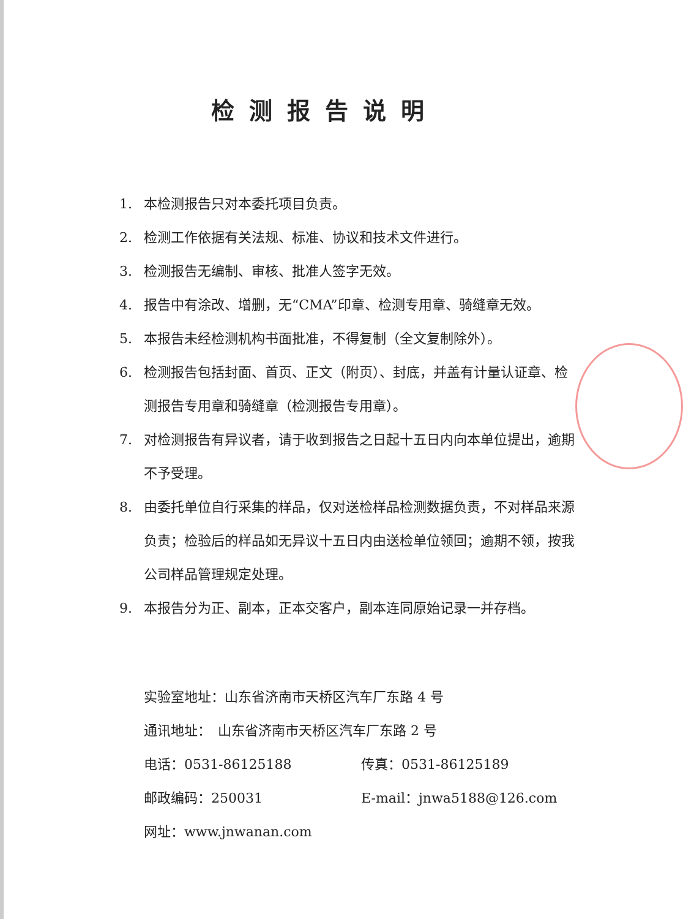检测报告说明
1. 本检测报告只对本委托项目负责。
2. 检测工作依据有关法规、标准、协议和技术文件进行。
3. 检测报告无编制、审核、批准人签字无效。
4. 报告中有涂改、增删，无“CMA”印章、检测专用章、骑缝章无效。
5. 本报告未经检测机构书面批准，不得复制（全文复制除外）。
6. 检测报告包括封面、首页、正文（附页）、封底，并盖有计量认证章、检测报告专用章和骑缝章（检测报告专用章）。
7. 对检测报告有异议者，请于收到报告之日起十五日内向本单位提出，逾期不予受理。
8. 由委托单位自行采集的样品，仅对送检样品检测数据负责，不对样品来源负责；检验后的样品如无异议十五日内由送检单位领回；逾期不领，按我公司样品管理规定处理。
9. 本报告分为正、副本，正本交客户，副本连同原始记录一并存档。
实验室地址：山东省济南市天桥区汽车厂东路 4 号
通讯地址：　山东省济南市天桥区汽车厂东路 2 号
电话：0531-86125188 传真：0531-86125189
邮政编码：250031 E-mail：jnwa5188@126.com
网址：www.jnwanan.com